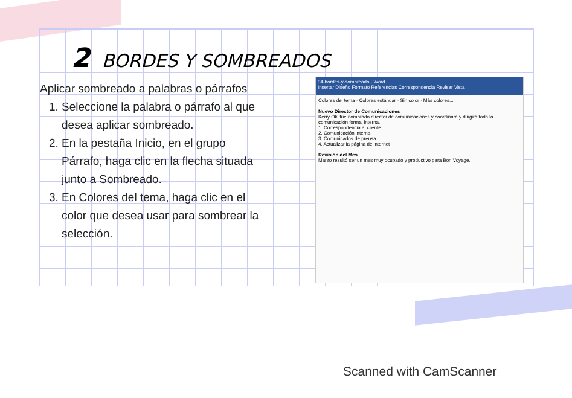2 BORDES Y SOMBREADOS
Aplicar sombreado a palabras o párrafos
1. Seleccione la palabra o párrafo al que desea aplicar sombreado.
2. En la pestaña Inicio, en el grupo Párrafo, haga clic en la flecha situada junto a Sombreado.
3. En Colores del tema, haga clic en el color que desea usar para sombrear la selección.
04-bordes-y-sombreado - Word
Insertar Diseño Formato Referencias Correspondencia Revisar Vista
Colores del tema · Colores estándar · Sin color · Más colores...
Nuevo Director de Comunicaciones
Kerry Oki fue nombrado director de comunicaciones y coordinará y dirigirá toda la comunicación formal interna...
1. Correspondencia al cliente
2. Comunicación interna
3. Comunicados de prensa
4. Actualizar la página de internet
Revisión del Mes
Marzo resultó ser un mes muy ocupado y productivo para Bon Voyage.
Scanned with CamScanner